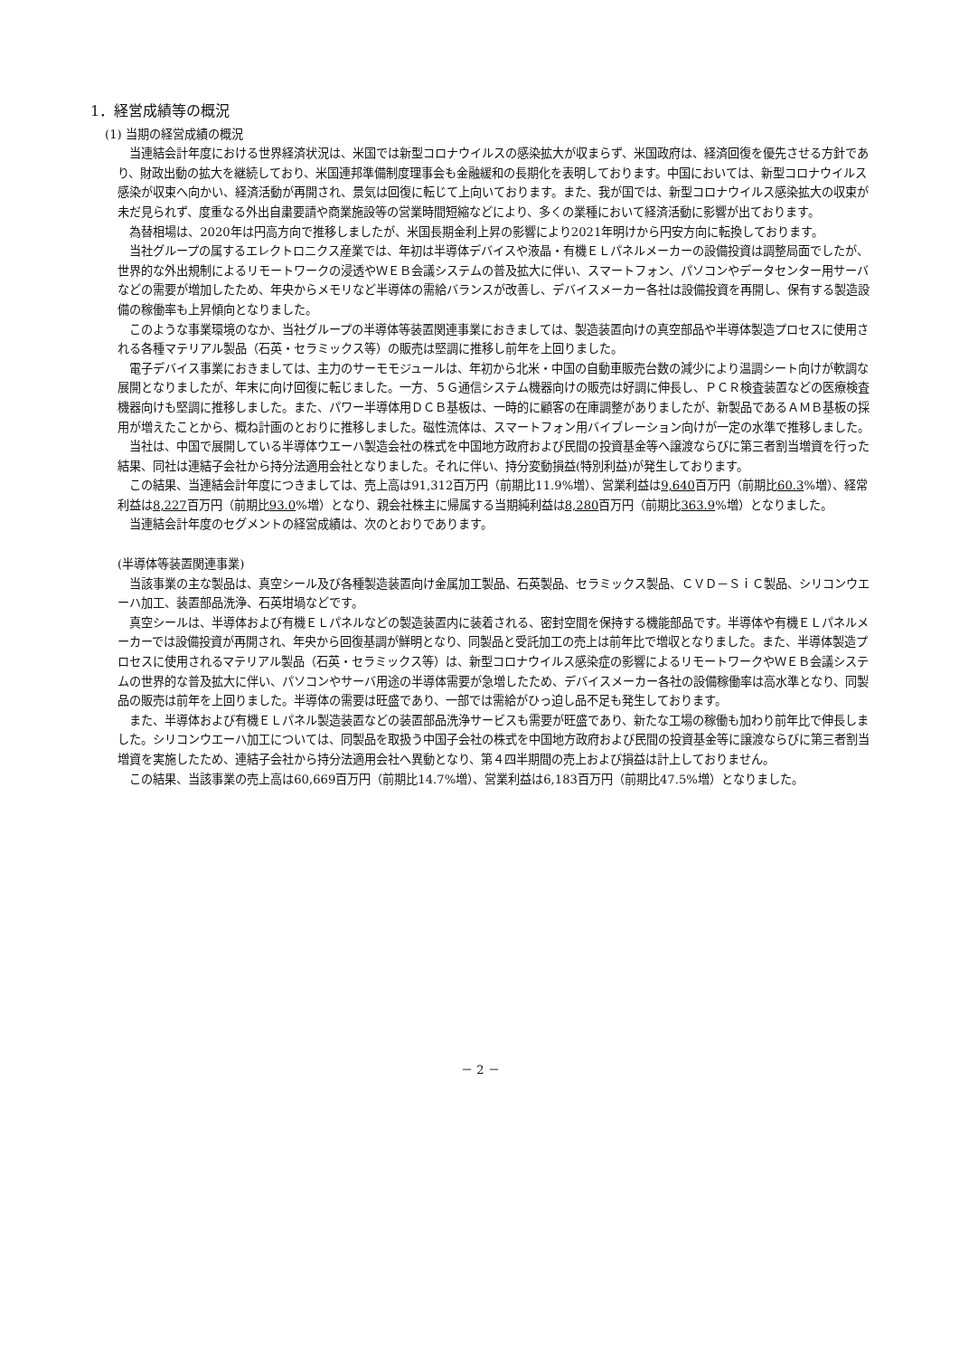1．経営成績等の概況
(1) 当期の経営成績の概況
当連結会計年度における世界経済状況は、米国では新型コロナウイルスの感染拡大が収まらず、米国政府は、経済回復を優先させる方針であり、財政出動の拡大を継続しており、米国連邦準備制度理事会も金融緩和の長期化を表明しております。中国においては、新型コロナウイルス感染が収束へ向かい、経済活動が再開され、景気は回復に転じて上向いております。また、我が国では、新型コロナウイルス感染拡大の収束が未だ見られず、度重なる外出自粛要請や商業施設等の営業時間短縮などにより、多くの業種において経済活動に影響が出ております。
為替相場は、2020年は円高方向で推移しましたが、米国長期金利上昇の影響により2021年明けから円安方向に転換しております。
当社グループの属するエレクトロニクス産業では、年初は半導体デバイスや液晶・有機ＥＬパネルメーカーの設備投資は調整局面でしたが、世界的な外出規制によるリモートワークの浸透やＷＥＢ会議システムの普及拡大に伴い、スマートフォン、パソコンやデータセンター用サーバなどの需要が増加したため、年央からメモリなど半導体の需給バランスが改善し、デバイスメーカー各社は設備投資を再開し、保有する製造設備の稼働率も上昇傾向となりました。
このような事業環境のなか、当社グループの半導体等装置関連事業におきましては、製造装置向けの真空部品や半導体製造プロセスに使用される各種マテリアル製品（石英・セラミックス等）の販売は堅調に推移し前年を上回りました。
電子デバイス事業におきましては、主力のサーモモジュールは、年初から北米・中国の自動車販売台数の減少により温調シート向けが軟調な展開となりましたが、年末に向け回復に転じました。一方、５Ｇ通信システム機器向けの販売は好調に伸長し、ＰＣＲ検査装置などの医療検査機器向けも堅調に推移しました。また、パワー半導体用ＤＣＢ基板は、一時的に顧客の在庫調整がありましたが、新製品であるＡＭＢ基板の採用が増えたことから、概ね計画のとおりに推移しました。磁性流体は、スマートフォン用バイブレーション向けが一定の水準で推移しました。
当社は、中国で展開している半導体ウエーハ製造会社の株式を中国地方政府および民間の投資基金等へ譲渡ならびに第三者割当増資を行った結果、同社は連結子会社から持分法適用会社となりました。それに伴い、持分変動損益(特別利益)が発生しております。
この結果、当連結会計年度につきましては、売上高は91,312百万円（前期比11.9%増）、営業利益は9,640百万円（前期比60.3%増）、経常利益は8,227百万円（前期比93.0%増）となり、親会社株主に帰属する当期純利益は8,280百万円（前期比363.9%増）となりました。
当連結会計年度のセグメントの経営成績は、次のとおりであります。
(半導体等装置関連事業)
当該事業の主な製品は、真空シール及び各種製造装置向け金属加工製品、石英製品、セラミックス製品、ＣＶＤ－ＳｉＣ製品、シリコンウエーハ加工、装置部品洗浄、石英坩堝などです。
真空シールは、半導体および有機ＥＬパネルなどの製造装置内に装着される、密封空間を保持する機能部品です。半導体や有機ＥＬパネルメーカーでは設備投資が再開され、年央から回復基調が鮮明となり、同製品と受託加工の売上は前年比で増収となりました。また、半導体製造プロセスに使用されるマテリアル製品（石英・セラミックス等）は、新型コロナウイルス感染症の影響によるリモートワークやＷＥＢ会議システムの世界的な普及拡大に伴い、パソコンやサーバ用途の半導体需要が急増したため、デバイスメーカー各社の設備稼働率は高水準となり、同製品の販売は前年を上回りました。半導体の需要は旺盛であり、一部では需給がひっ迫し品不足も発生しております。
また、半導体および有機ＥＬパネル製造装置などの装置部品洗浄サービスも需要が旺盛であり、新たな工場の稼働も加わり前年比で伸長しました。シリコンウエーハ加工については、同製品を取扱う中国子会社の株式を中国地方政府および民間の投資基金等に譲渡ならびに第三者割当増資を実施したため、連結子会社から持分法適用会社へ異動となり、第４四半期間の売上および損益は計上しておりません。
この結果、当該事業の売上高は60,669百万円（前期比14.7%増）、営業利益は6,183百万円（前期比47.5%増）となりました。
－ 2 －